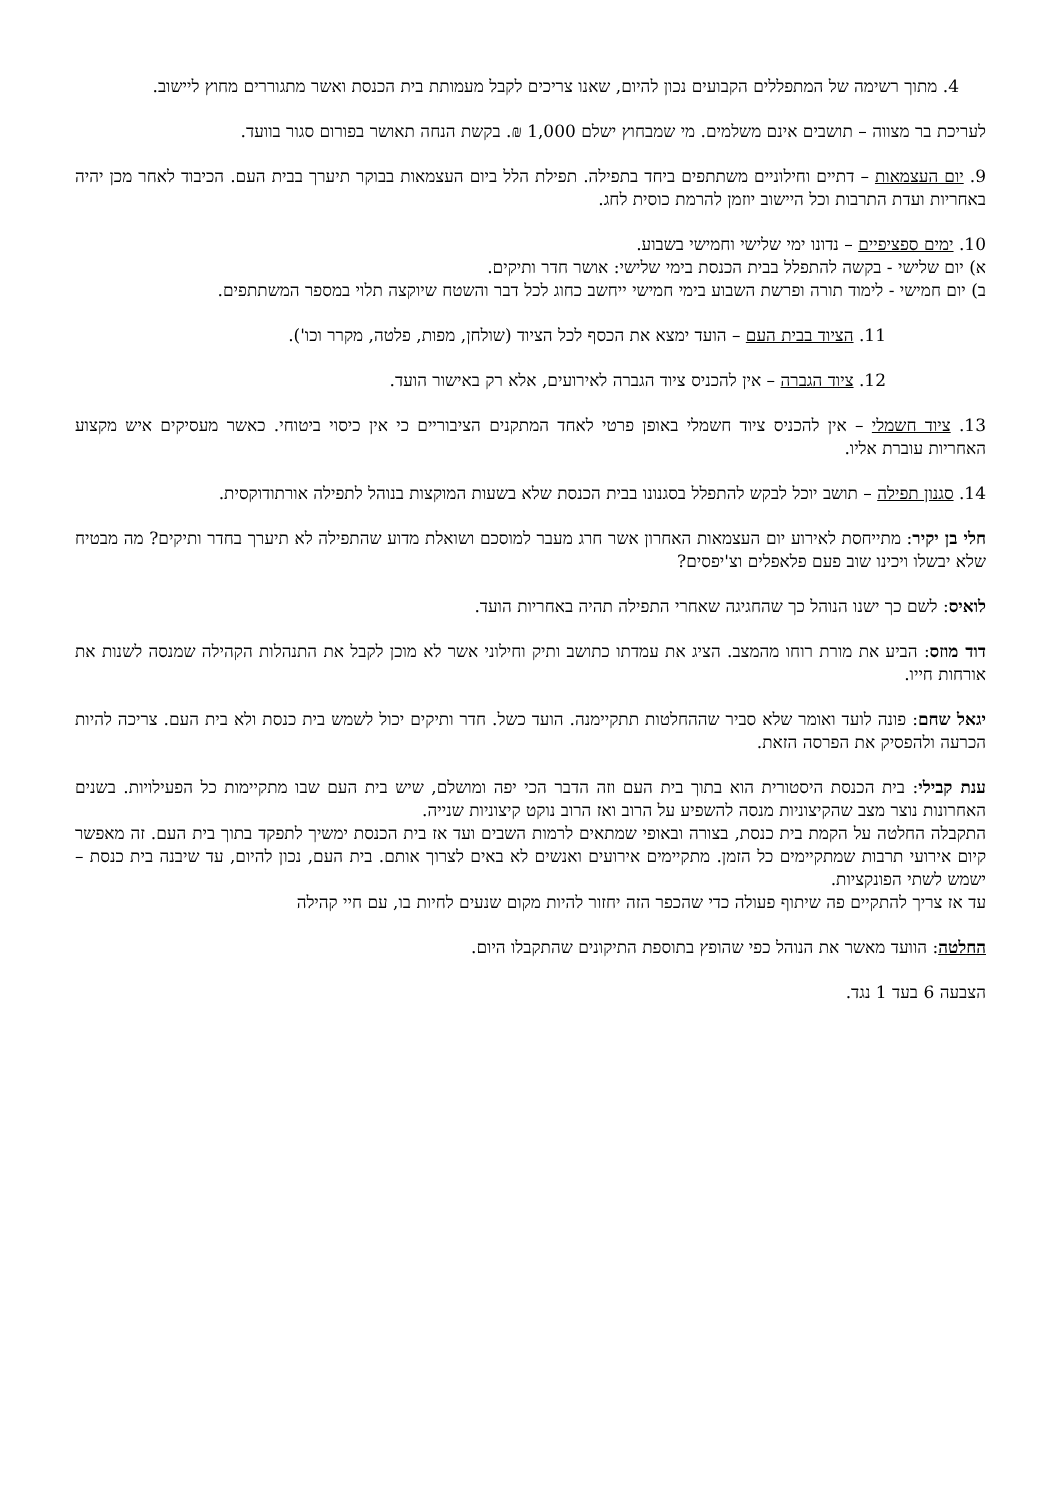4. מתוך רשימה של המתפללים הקבועים נכון להיום, שאנו צריכים לקבל מעמותת בית הכנסת ואשר מתגוררים מחוץ ליישוב.
לעריכת בר מצווה – תושבים אינם משלמים. מי שמבחוץ ישלם 1,000 ₪. בקשת הנחה תאושר בפורום סגור בוועד.
9. יום העצמאות – דתיים וחילוניים משתתפים ביחד בתפילה. תפילת הלל ביום העצמאות בבוקר תיערך בבית העם. הכיבוד לאחר מכן יהיה באחריות ועדת התרבות וכל היישוב יוזמן להרמת כוסית לחג.
10. ימים ספציפיים – נדונו ימי שלישי וחמישי בשבוע.
א) יום שלישי - בקשה להתפלל בבית הכנסת בימי שלישי: אושר חדר ותיקים.
ב) יום חמישי - לימוד תורה ופרשת השבוע בימי חמישי ייחשב כחוג לכל דבר והשטח שיוקצה תלוי במספר המשתתפים.
11. הציוד בבית העם – הועד ימצא את הכסף לכל הציוד (שולחן, מפות, פלטה, מקרר וכו').
12. ציוד הגברה – אין להכניס ציוד הגברה לאירועים, אלא רק באישור הועד.
13. ציוד חשמלי – אין להכניס ציוד חשמלי באופן פרטי לאחד המתקנים הציבוריים כי אין כיסוי ביטוחי. כאשר מעסיקים איש מקצוע האחריות עוברת אליו.
14. סגנון תפילה – תושב יוכל לבקש להתפלל בסגנונו בבית הכנסת שלא בשעות המוקצות בנוהל לתפילה אורתודוקסית.
חלי בן יקיר: מתייחסת לאירוע יום העצמאות האחרון אשר חרג מעבר למוסכם ושואלת מדוע שהתפילה לא תיערך בחדר ותיקים? מה מבטיח שלא יבשלו ויכינו שוב פעם פלאפלים וצ'יפסים?
לואיס: לשם כך ישנו הנוהל כך שהחגיגה שאחרי התפילה תהיה באחריות הועד.
דוד מוזס: הביע את מורת רוחו מהמצב. הציג את עמדתו כתושב ותיק וחילוני אשר לא מוכן לקבל את התנהלות הקהילה שמנסה לשנות את אורחות חייו.
יגאל שחם: פונה לועד ואומר שלא סביר שההחלטות תתקיימנה. הועד כשל. חדר ותיקים יכול לשמש בית כנסת ולא בית העם. צריכה להיות הכרעה ולהפסיק את הפרסה הזאת.
ענת קבילי: בית הכנסת היסטורית הוא בתוך בית העם וזה הדבר הכי יפה ומושלם, שיש בית העם שבו מתקיימות כל הפעילויות. בשנים האחרונות נוצר מצב שהקיצוניות מנסה להשפיע על הרוב ואז הרוב נוקט קיצוניות שנייה.
התקבלה החלטה על הקמת בית כנסת, בצורה ובאופי שמתאים לרמות השבים ועד אז בית הכנסת ימשיך לתפקד בתוך בית העם. זה מאפשר קיום אירועי תרבות שמתקיימים כל הזמן. מתקיימים אירועים ואנשים לא באים לצרוך אותם. בית העם, נכון להיום, עד שיבנה בית כנסת – ישמש לשתי הפונקציות.
עד אז צריך להתקיים פה שיתוף פעולה כדי שהכפר הזה יחזור להיות מקום שנעים לחיות בו, עם חיי קהילה
החלטה: הוועד מאשר את הנוהל כפי שהופץ בתוספת התיקונים שהתקבלו היום.
הצבעה 6 בעד 1 נגד.